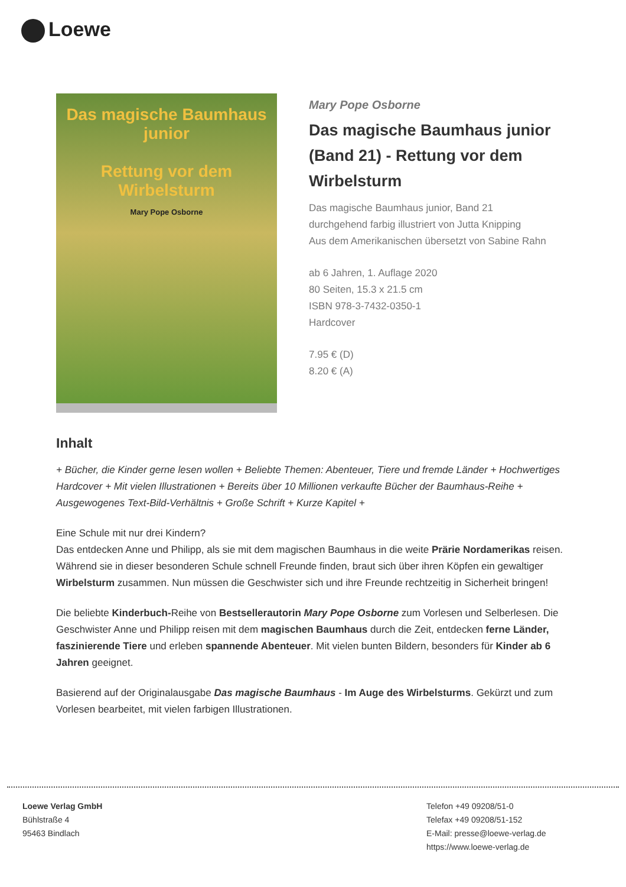Loewe
Das magische Baumhaus junior
Rettung vor dem Wirbelsturm
Mary Pope Osborne
Mary Pope Osborne
Das magische Baumhaus junior (Band 21) - Rettung vor dem Wirbelsturm
Das magische Baumhaus junior, Band 21
durchgehend farbig illustriert von Jutta Knipping
Aus dem Amerikanischen übersetzt von Sabine Rahn
ab 6 Jahren, 1. Auflage 2020
80 Seiten, 15.3 x 21.5 cm
ISBN 978-3-7432-0350-1
Hardcover
7.95 € (D)
8.20 € (A)
Inhalt
+ Bücher, die Kinder gerne lesen wollen + Beliebte Themen: Abenteuer, Tiere und fremde Länder + Hochwertiges Hardcover + Mit vielen Illustrationen + Bereits über 10 Millionen verkaufte Bücher der Baumhaus-Reihe + Ausgewogenes Text-Bild-Verhältnis + Große Schrift + Kurze Kapitel +
Eine Schule mit nur drei Kindern?
Das entdecken Anne und Philipp, als sie mit dem magischen Baumhaus in die weite Prärie Nordamerikas reisen. Während sie in dieser besonderen Schule schnell Freunde finden, braut sich über ihren Köpfen ein gewaltiger Wirbelsturm zusammen. Nun müssen die Geschwister sich und ihre Freunde rechtzeitig in Sicherheit bringen!
Die beliebte Kinderbuch-Reihe von Bestsellerautorin Mary Pope Osborne zum Vorlesen und Selberlesen. Die Geschwister Anne und Philipp reisen mit dem magischen Baumhaus durch die Zeit, entdecken ferne Länder, faszinierende Tiere und erleben spannende Abenteuer. Mit vielen bunten Bildern, besonders für Kinder ab 6 Jahren geeignet.
Basierend auf der Originalausgabe Das magische Baumhaus - Im Auge des Wirbelsturms. Gekürzt und zum Vorlesen bearbeitet, mit vielen farbigen Illustrationen.
Loewe Verlag GmbH
Bühlstraße 4
95463 Bindlach
Telefon +49 09208/51-0
Telefax +49 09208/51-152
E-Mail: presse@loewe-verlag.de
https://www.loewe-verlag.de